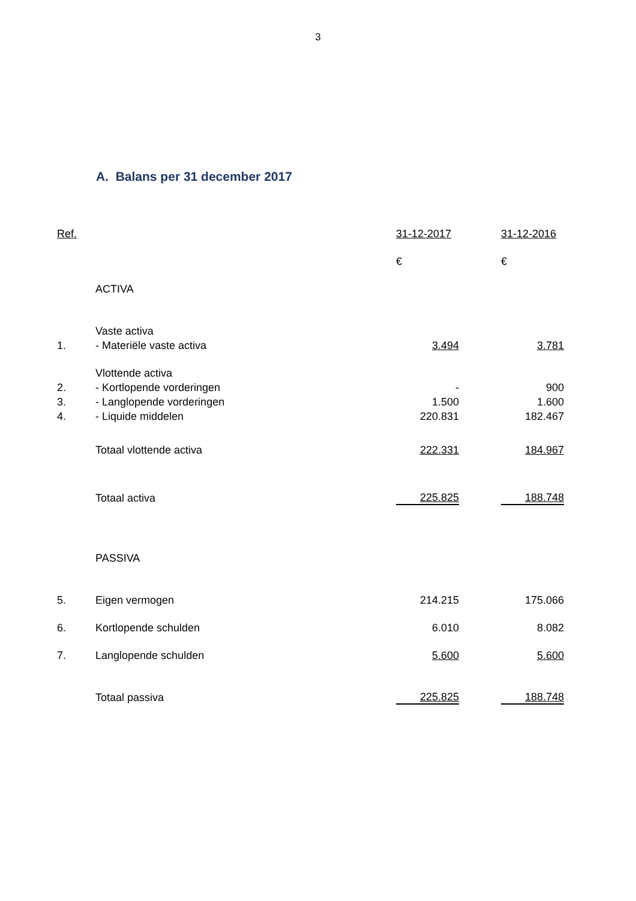3
A. Balans per 31 december 2017
| Ref. | | 31-12-2017 | | 31-12-2016 |
| | | € | | € |
| | ACTIVA | | | |
| | Vaste activa | | | |
| 1. | - Materiële vaste activa | 3.494 | | 3.781 |
| | Vlottende activa | | | |
| 2. | - Kortlopende vorderingen | - | | 900 |
| 3. | - Langlopende vorderingen | 1.500 | | 1.600 |
| 4. | - Liquide middelen | 220.831 | | 182.467 |
| | Totaal vlottende activa | 222.331 | | 184.967 |
| | Totaal activa | 225.825 | | 188.748 |
| | PASSIVA | | | |
| 5. | Eigen vermogen | 214.215 | | 175.066 |
| 6. | Kortlopende schulden | 6.010 | | 8.082 |
| 7. | Langlopende schulden | 5.600 | | 5.600 |
| | Totaal passiva | 225.825 | | 188.748 |